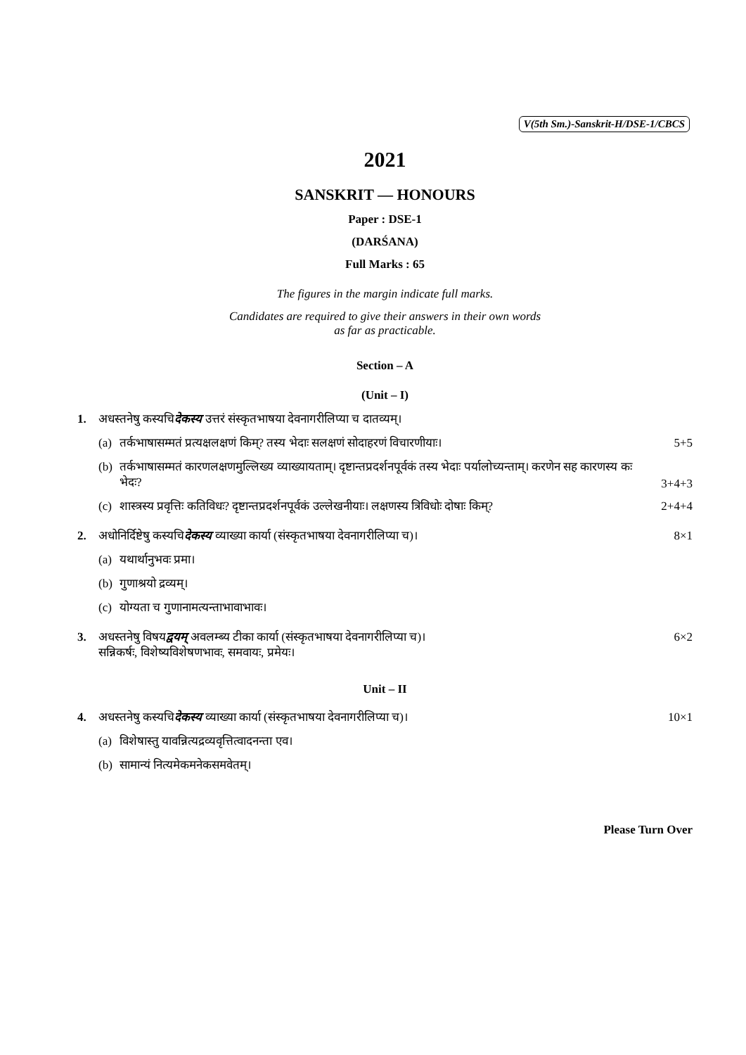V(5th Sm.)-Sanskrit-H/DSE-1/CBCS
2021
SANSKRIT — HONOURS
Paper : DSE-1
(DARŚANA)
Full Marks : 65
The figures in the margin indicate full marks.
Candidates are required to give their answers in their own words
as far as practicable.
Section – A
(Unit – I)
1. अधस्तनेषु कस्यचिदेकस्य उत्तरं संस्कृतभाषया देवनागरीलिप्या च दातव्यम्।
(a)
तर्कभाषासम्मतं प्रत्यक्षलक्षणं किम्? तस्य भेदाः सलक्षणं सोदाहरणं विचारणीयाः।
5+5
(b)
तर्कभाषासम्मतं कारणलक्षणमुल्लिख्य व्याख्यायताम्। दृष्टान्तप्रदर्शनपूर्वकं तस्य भेदाः पर्यालोच्यन्ताम्। करणेन सह कारणस्य कः भेदः?
3+4+3
(c)
शास्त्रस्य प्रवृत्तिः कतिविधः? दृष्टान्तप्रदर्शनपूर्वकं उल्लेखनीयाः। लक्षणस्य त्रिविधोः दोषाः किम्?
2+4+4
2. अधोनिर्दिष्टेषु कस्यचिदेकस्य व्याख्या कार्या (संस्कृतभाषया देवनागरीलिप्या च)।
8×1
(a)
यथार्थानुभवः प्रमा।
(b)
गुणाश्रयो द्रव्यम्।
(c)
योग्यता च गुणानामत्यन्ताभावाभावः।
3. अधस्तनेषु विषयद्वयम् अवलम्ब्य टीका कार्या (संस्कृतभाषया देवनागरीलिप्या च)।
सन्निकर्षः, विशेष्यविशेषणभावः, समवायः, प्रमेयः।
6×2
Unit – II
4. अधस्तनेषु कस्यचिदेकस्य व्याख्या कार्या (संस्कृतभाषया देवनागरीलिप्या च)।
10×1
(a)
विशेषास्तु यावन्नित्यद्रव्यवृत्तित्वादनन्ता एव।
(b)
सामान्यं नित्यमेकमनेकसमवेतम्।
Please Turn Over